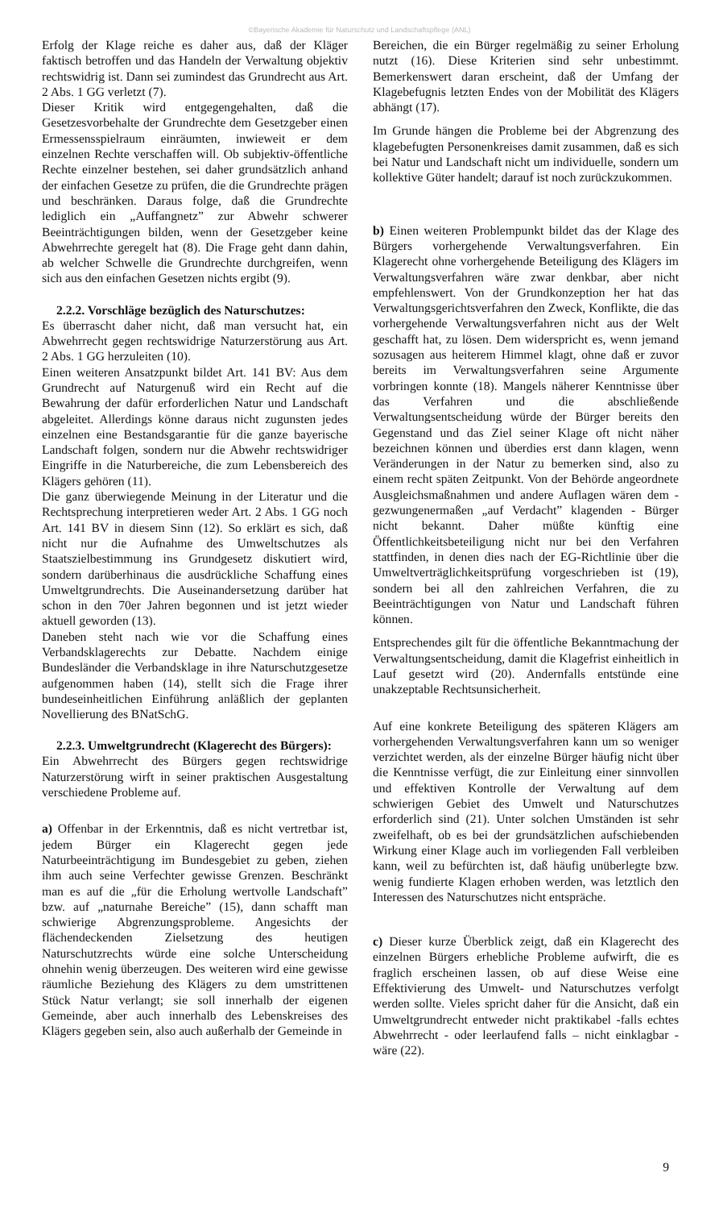©Bayerische Akademie für Naturschutz und Landschaftspflege (ANL)
Erfolg der Klage reiche es daher aus, daß der Kläger faktisch betroffen und das Handeln der Verwaltung objektiv rechtswidrig ist. Dann sei zumindest das Grundrecht aus Art. 2 Abs. 1 GG verletzt (7).
Dieser Kritik wird entgegengehalten, daß die Gesetzesvorbehalte der Grundrechte dem Gesetzgeber einen Ermessensspielraum einräumten, inwieweit er dem einzelnen Rechte verschaffen will. Ob subjektiv-öffentliche Rechte einzelner bestehen, sei daher grundsätzlich anhand der einfachen Gesetze zu prüfen, die die Grundrechte prägen und beschränken. Daraus folge, daß die Grundrechte lediglich ein „Auffangnetz” zur Abwehr schwerer Beeinträchtigungen bilden, wenn der Gesetzgeber keine Abwehrrechte geregelt hat (8). Die Frage geht dann dahin, ab welcher Schwelle die Grundrechte durchgreifen, wenn sich aus den einfachen Gesetzen nichts ergibt (9).
2.2.2. Vorschläge bezüglich des Naturschutzes:
Es überrascht daher nicht, daß man versucht hat, ein Abwehrrecht gegen rechtswidrige Naturzerstörung aus Art. 2 Abs. 1 GG herzuleiten (10).
Einen weiteren Ansatzpunkt bildet Art. 141 BV: Aus dem Grundrecht auf Naturgenuß wird ein Recht auf die Bewahrung der dafür erforderlichen Natur und Landschaft abgeleitet. Allerdings könne daraus nicht zugunsten jedes einzelnen eine Bestandsgarantie für die ganze bayerische Landschaft folgen, sondern nur die Abwehr rechtswidriger Eingriffe in die Naturbereiche, die zum Lebensbereich des Klägers gehören (11).
Die ganz überwiegende Meinung in der Literatur und die Rechtsprechung interpretieren weder Art. 2 Abs. 1 GG noch Art. 141 BV in diesem Sinn (12). So erklärt es sich, daß nicht nur die Aufnahme des Umweltschutzes als Staatszielbestimmung ins Grundgesetz diskutiert wird, sondern darüberhinaus die ausdrückliche Schaffung eines Umweltgrundrechts. Die Auseinandersetzung darüber hat schon in den 70er Jahren begonnen und ist jetzt wieder aktuell geworden (13).
Daneben steht nach wie vor die Schaffung eines Verbandsklagerechts zur Debatte. Nachdem einige Bundesländer die Verbandsklage in ihre Naturschutzgesetze aufgenommen haben (14), stellt sich die Frage ihrer bundeseinheitlichen Einführung anläßlich der geplanten Novellierung des BNatSchG.
2.2.3. Umweltgrundrecht (Klagerecht des Bürgers):
Ein Abwehrrecht des Bürgers gegen rechtswidrige Naturzerstörung wirft in seiner praktischen Ausgestaltung verschiedene Probleme auf.
a) Offenbar in der Erkenntnis, daß es nicht vertretbar ist, jedem Bürger ein Klagerecht gegen jede Naturbeeinträchtigung im Bundesgebiet zu geben, ziehen ihm auch seine Verfechter gewisse Grenzen. Beschränkt man es auf die „für die Erholung wertvolle Landschaft” bzw. auf „naturnahe Bereiche” (15), dann schafft man schwierige Abgrenzungsprobleme. Angesichts der flächendeckenden Zielsetzung des heutigen Naturschutzrechts würde eine solche Unterscheidung ohnehin wenig überzeugen. Des weiteren wird eine gewisse räumliche Beziehung des Klägers zu dem umstrittenen Stück Natur verlangt; sie soll innerhalb der eigenen Gemeinde, aber auch innerhalb des Lebenskreises des Klägers gegeben sein, also auch außerhalb der Gemeinde in
Bereichen, die ein Bürger regelmäßig zu seiner Erholung nutzt (16). Diese Kriterien sind sehr unbestimmt. Bemerkenswert daran erscheint, daß der Umfang der Klagebefugnis letzten Endes von der Mobilität des Klägers abhängt (17).
Im Grunde hängen die Probleme bei der Abgrenzung des klagebefugten Personenkreises damit zusammen, daß es sich bei Natur und Landschaft nicht um individuelle, sondern um kollektive Güter handelt; darauf ist noch zurückzukommen.
b) Einen weiteren Problempunkt bildet das der Klage des Bürgers vorhergehende Verwaltungsverfahren. Ein Klagerecht ohne vorhergehende Beteiligung des Klägers im Verwaltungsverfahren wäre zwar denkbar, aber nicht empfehlenswert. Von der Grundkonzeption her hat das Verwaltungsgerichtsverfahren den Zweck, Konflikte, die das vorhergehende Verwaltungsverfahren nicht aus der Welt geschafft hat, zu lösen. Dem widerspricht es, wenn jemand sozusagen aus heiterem Himmel klagt, ohne daß er zuvor bereits im Verwaltungsverfahren seine Argumente vorbringen konnte (18). Mangels näherer Kenntnisse über das Verfahren und die abschließende Verwaltungsentscheidung würde der Bürger bereits den Gegenstand und das Ziel seiner Klage oft nicht näher bezeichnen können und überdies erst dann klagen, wenn Veränderungen in der Natur zu bemerken sind, also zu einem recht späten Zeitpunkt. Von der Behörde angeordnete Ausgleichsmaßnahmen und andere Auflagen wären dem - gezwungenermaßen „auf Verdacht” klagenden - Bürger nicht bekannt. Daher müßte künftig eine Öffentlichkeitsbeteiligung nicht nur bei den Verfahren stattfinden, in denen dies nach der EG-Richtlinie über die Umweltverträglichkeitsprüfung vorgeschrieben ist (19), sondern bei all den zahlreichen Verfahren, die zu Beeinträchtigungen von Natur und Landschaft führen können.
Entsprechendes gilt für die öffentliche Bekanntmachung der Verwaltungsentscheidung, damit die Klagefrist einheitlich in Lauf gesetzt wird (20). Andernfalls entstünde eine unakzeptable Rechtsunsicherheit.
Auf eine konkrete Beteiligung des späteren Klägers am vorhergehenden Verwaltungsverfahren kann um so weniger verzichtet werden, als der einzelne Bürger häufig nicht über die Kenntnisse verfügt, die zur Einleitung einer sinnvollen und effektiven Kontrolle der Verwaltung auf dem schwierigen Gebiet des Umwelt und Naturschutzes erforderlich sind (21). Unter solchen Umständen ist sehr zweifelhaft, ob es bei der grundsätzlichen aufschiebenden Wirkung einer Klage auch im vorliegenden Fall verbleiben kann, weil zu befürchten ist, daß häufig unüberlegte bzw. wenig fundierte Klagen erhoben werden, was letztlich den Interessen des Naturschutzes nicht entspräche.
c) Dieser kurze Überblick zeigt, daß ein Klagerecht des einzelnen Bürgers erhebliche Probleme aufwirft, die es fraglich erscheinen lassen, ob auf diese Weise eine Effektivierung des Umwelt- und Naturschutzes verfolgt werden sollte. Vieles spricht daher für die Ansicht, daß ein Umweltgrundrecht entweder nicht praktikabel -falls echtes Abwehrrecht - oder leerlaufend falls – nicht einklagbar -wäre (22).
9